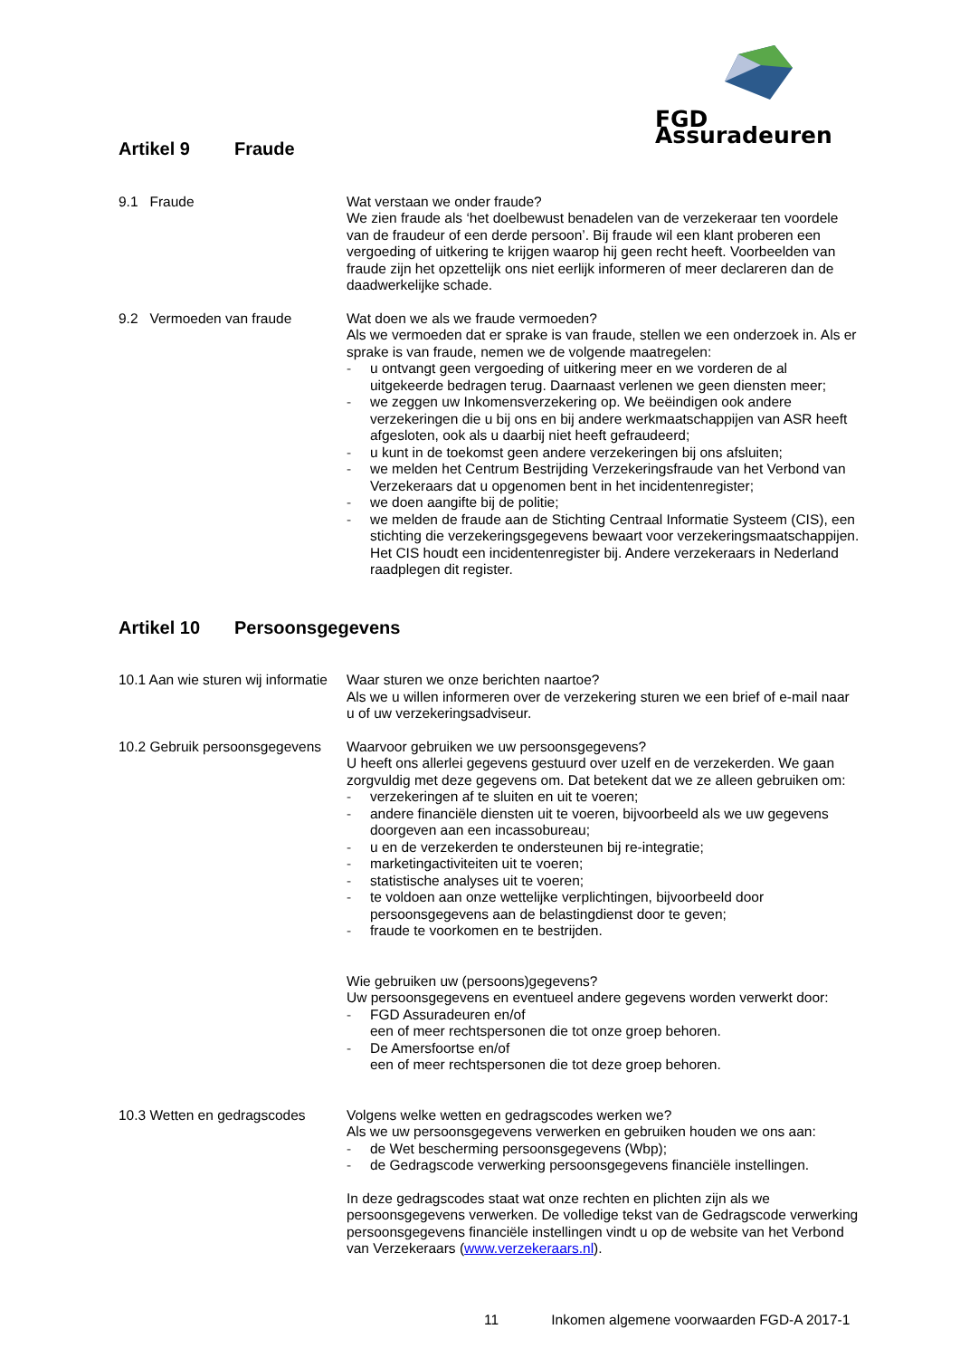FGD Assuradeuren
Artikel 9 Fraude
9.1 Fraude Wat verstaan we onder fraude?
We zien fraude als ‘het doelbewust benadelen van de verzekeraar ten voordele van de fraudeur of een derde persoon’. Bij fraude wil een klant proberen een vergoeding of uitkering te krijgen waarop hij geen recht heeft. Voorbeelden van fraude zijn het opzettelijk ons niet eerlijk informeren of meer declareren dan de daadwerkelijke schade.
9.2 Vermoeden van fraude Wat doen we als we fraude vermoeden?
Als we vermoeden dat er sprake is van fraude, stellen we een onderzoek in. Als er sprake is van fraude, nemen we de volgende maatregelen:
- u ontvangt geen vergoeding of uitkering meer en we vorderen de al uitgekeerde bedragen terug. Daarnaast verlenen we geen diensten meer;
- we zeggen uw Inkomensverzekering op. We beëindigen ook andere verzekeringen die u bij ons en bij andere werkmaatschappijen van ASR heeft afgesloten, ook als u daarbij niet heeft gefraudeerd;
- u kunt in de toekomst geen andere verzekeringen bij ons afsluiten;
- we melden het Centrum Bestrijding Verzekeringsfraude van het Verbond van Verzekeraars dat u opgenomen bent in het incidentenregister;
- we doen aangifte bij de politie;
- we melden de fraude aan de Stichting Centraal Informatie Systeem (CIS), een stichting die verzekeringsgegevens bewaart voor verzekeringsmaatschappijen. Het CIS houdt een incidentenregister bij. Andere verzekeraars in Nederland raadplegen dit register.
Artikel 10 Persoonsgegevens
10.1 Aan wie sturen wij informatie
Waar sturen we onze berichten naartoe?
Als we u willen informeren over de verzekering sturen we een brief of e-mail naar u of uw verzekeringsadviseur.
10.2 Gebruik persoonsgegevens
Waarvoor gebruiken we uw persoonsgegevens?
U heeft ons allerlei gegevens gestuurd over uzelf en de verzekerden. We gaan zorgvuldig met deze gegevens om. Dat betekent dat we ze alleen gebruiken om:
- verzekeringen af te sluiten en uit te voeren;
- andere financiële diensten uit te voeren, bijvoorbeeld als we uw gegevens doorgeven aan een incassobureau;
- u en de verzekerden te ondersteunen bij re-integratie;
- marketingactiviteiten uit te voeren;
- statistische analyses uit te voeren;
- te voldoen aan onze wettelijke verplichtingen, bijvoorbeeld door persoonsgegevens aan de belastingdienst door te geven;
- fraude te voorkomen en te bestrijden.
Wie gebruiken uw (persoons)gegevens?
Uw persoonsgegevens en eventueel andere gegevens worden verwerkt door:
- FGD Assuradeuren en/of
een of meer rechtspersonen die tot onze groep behoren.
- De Amersfoortse en/of
een of meer rechtspersonen die tot deze groep behoren.
10.3 Wetten en gedragscodes Volgens welke wetten en gedragscodes werken we?
Als we uw persoonsgegevens verwerken en gebruiken houden we ons aan:
- de Wet bescherming persoonsgegevens (Wbp);
- de Gedragscode verwerking persoonsgegevens financiële instellingen.
In deze gedragscodes staat wat onze rechten en plichten zijn als we persoonsgegevens verwerken. De volledige tekst van de Gedragscode verwerking persoonsgegevens financiële instellingen vindt u op de website van het Verbond van Verzekeraars (www.verzekeraars.nl).
11 Inkomen algemene voorwaarden FGD-A 2017-1